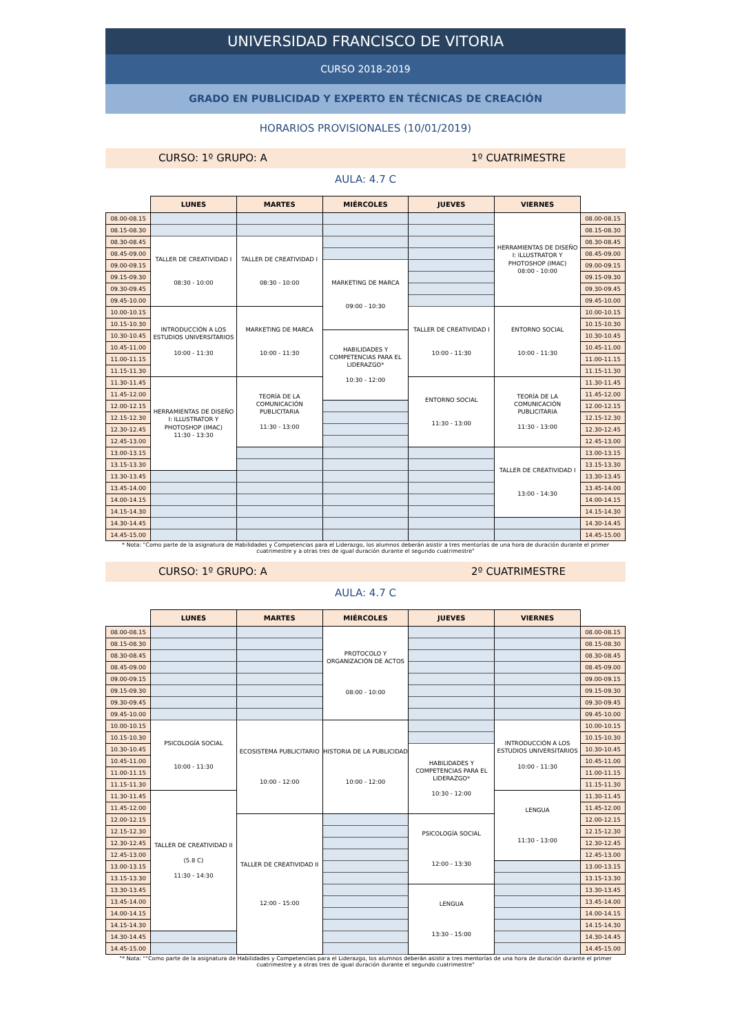UNIVERSIDAD FRANCISCO DE VITORIA
CURSO 2018-2019
GRADO EN PUBLICIDAD Y EXPERTO EN TÉCNICAS DE CREACIÓN
HORARIOS PROVISIONALES (10/01/2019)
CURSO: 1º GRUPO: A 1º CUATRIMESTRE
AULA: 4.7 C
| | LUNES | MARTES | MIÉRCOLES | JUEVES | VIERNES | |
| --- | --- | --- | --- | --- | --- | --- |
| 08.00-08.15 | | | | | HERRAMIENTAS DE DISEÑO I: ILLUSTRATOR Y PHOTOSHOP (IMAC) 08:00 - 10:00 | 08.00-08.15 |
| 08.15-08.30 | | | | | | 08.15-08.30 |
| 08.30-08.45 | TALLER DE CREATIVIDAD I 08:30 - 10:00 | TALLER DE CREATIVIDAD I 08:30 - 10:00 | | | | 08.30-08.45 |
| 08.45-09.00 | | | | | | 08.45-09.00 |
| 09.00-09.15 | | | MARKETING DE MARCA 09:00 - 10:30 | | | 09.00-09.15 |
| 09.15-09.30 | | | | | | 09.15-09.30 |
| 09.30-09.45 | | | | | | 09.30-09.45 |
| 09.45-10.00 | | | | | | 09.45-10.00 |
| 10.00-10.15 | INTRODUCCIÓN A LOS ESTUDIOS UNIVERSITARIOS 10:00 - 11:30 | MARKETING DE MARCA 10:00 - 11:30 | | TALLER DE CREATIVIDAD I 10:00 - 11:30 | ENTORNO SOCIAL 10:00 - 11:30 | 10.00-10.15 |
| 10.15-10.30 | | | | | | 10.15-10.30 |
| 10.30-10.45 | | | HABILIDADES Y COMPETENCIAS PARA EL LIDERAZGO* 10:30 - 12:00 | | | 10.30-10.45 |
| 10.45-11.00 | | | | | | 10.45-11.00 |
| 11.00-11.15 | | | | | | 11.00-11.15 |
| 11.15-11.30 | | | | | | 11.15-11.30 |
| 11.30-11.45 | HERRAMIENTAS DE DISEÑO I: ILLUSTRATOR Y PHOTOSHOP (IMAC) 11:30 - 13:30 | TEORÍA DE LA COMUNICACIÓN PUBLICITARIA 11:30 - 13:00 | | ENTORNO SOCIAL 11:30 - 13:00 | TEORÍA DE LA COMUNICACIÓN PUBLICITARIA 11:30 - 13:00 | 11.30-11.45 |
| 11.45-12.00 | | | | | | 11.45-12.00 |
| 12.00-12.15 | | | | | | 12.00-12.15 |
| 12.15-12.30 | | | | | | 12.15-12.30 |
| 12.30-12.45 | | | | | | 12.30-12.45 |
| 12.45-13.00 | | | | | | 12.45-13.00 |
| 13.00-13.15 | | | | | TALLER DE CREATIVIDAD I 13:00 - 14:30 | 13.00-13.15 |
| 13.15-13.30 | | | | | | 13.15-13.30 |
| 13.30-13.45 | | | | | | 13.30-13.45 |
| 13.45-14.00 | | | | | | 13.45-14.00 |
| 14.00-14.15 | | | | | | 14.00-14.15 |
| 14.15-14.30 | | | | | | 14.15-14.30 |
| 14.30-14.45 | | | | | | 14.30-14.45 |
| 14.45-15.00 | | | | | | 14.45-15.00 |
* Nota: "Como parte de la asignatura de Habilidades y Competencias para el Liderazgo, los alumnos deberán asistir a tres mentorías de una hora de duración durante el primer cuatrimestre y a otras tres de igual duración durante el segundo cuatrimestre"
CURSO: 1º GRUPO: A 2º CUATRIMESTRE
AULA: 4.7 C
| | LUNES | MARTES | MIÉRCOLES | JUEVES | VIERNES | |
| --- | --- | --- | --- | --- | --- | --- |
| 08.00-08.15 | | | PROTOCOLO Y ORGANIZACIÓN DE ACTOS 08:00 - 10:00 | | | 08.00-08.15 |
| 08.15-08.30 | | | | | | 08.15-08.30 |
| 08.30-08.45 | | | | | | 08.30-08.45 |
| 08.45-09.00 | | | | | | 08.45-09.00 |
| 09.00-09.15 | | | | | | 09.00-09.15 |
| 09.15-09.30 | | | | | | 09.15-09.30 |
| 09.30-09.45 | | | | | | 09.30-09.45 |
| 09.45-10.00 | | | | | | 09.45-10.00 |
| 10.00-10.15 | PSICOLOGÍA SOCIAL 10:00 - 11:30 | ECOSISTEMA PUBLICITARIO 10:00 - 12:00 | HISTORIA DE LA PUBLICIDAD 10:00 - 12:00 | | INTRODUCCIÓN A LOS ESTUDIOS UNIVERSITARIOS 10:00 - 11:30 | 10.00-10.15 |
| 10.15-10.30 | | | | | | 10.15-10.30 |
| 10.30-10.45 | | | | HABILIDADES Y COMPETENCIAS PARA EL LIDERAZGO* 10:30 - 12:00 | | 10.30-10.45 |
| 10.45-11.00 | | | | | | 10.45-11.00 |
| 11.00-11.15 | | | | | | 11.00-11.15 |
| 11.15-11.30 | | | | | | 11.15-11.30 |
| 11.30-11.45 | TALLER DE CREATIVIDAD II (5.8 C) 11:30 - 14:30 | | | | LENGUA 11:30 - 13:00 | 11.30-11.45 |
| 11.45-12.00 | | | | | | 11.45-12.00 |
| 12.00-12.15 | | TALLER DE CREATIVIDAD II 12:00 - 15:00 | | PSICOLOGÍA SOCIAL 12:00 - 13:30 | | 12.00-12.15 |
| 12.15-12.30 | | | | | | 12.15-12.30 |
| 12.30-12.45 | | | | | | 12.30-12.45 |
| 12.45-13.00 | | | | | | 12.45-13.00 |
| 13.00-13.15 | | | | | | 13.00-13.15 |
| 13.15-13.30 | | | | | | 13.15-13.30 |
| 13.30-13.45 | | | | LENGUA 13:30 - 15:00 | | 13.30-13.45 |
| 13.45-14.00 | | | | | | 13.45-14.00 |
| 14.00-14.15 | | | | | | 14.00-14.15 |
| 14.15-14.30 | | | | | | 14.15-14.30 |
| 14.30-14.45 | | | | | | 14.30-14.45 |
| 14.45-15.00 | | | | | | 14.45-15.00 |
"* Nota: ""Como parte de la asignatura de Habilidades y Competencias para el Liderazgo, los alumnos deberán asistir a tres mentorías de una hora de duración durante el primer cuatrimestre y a otras tres de igual duración durante el segundo cuatrimestre"